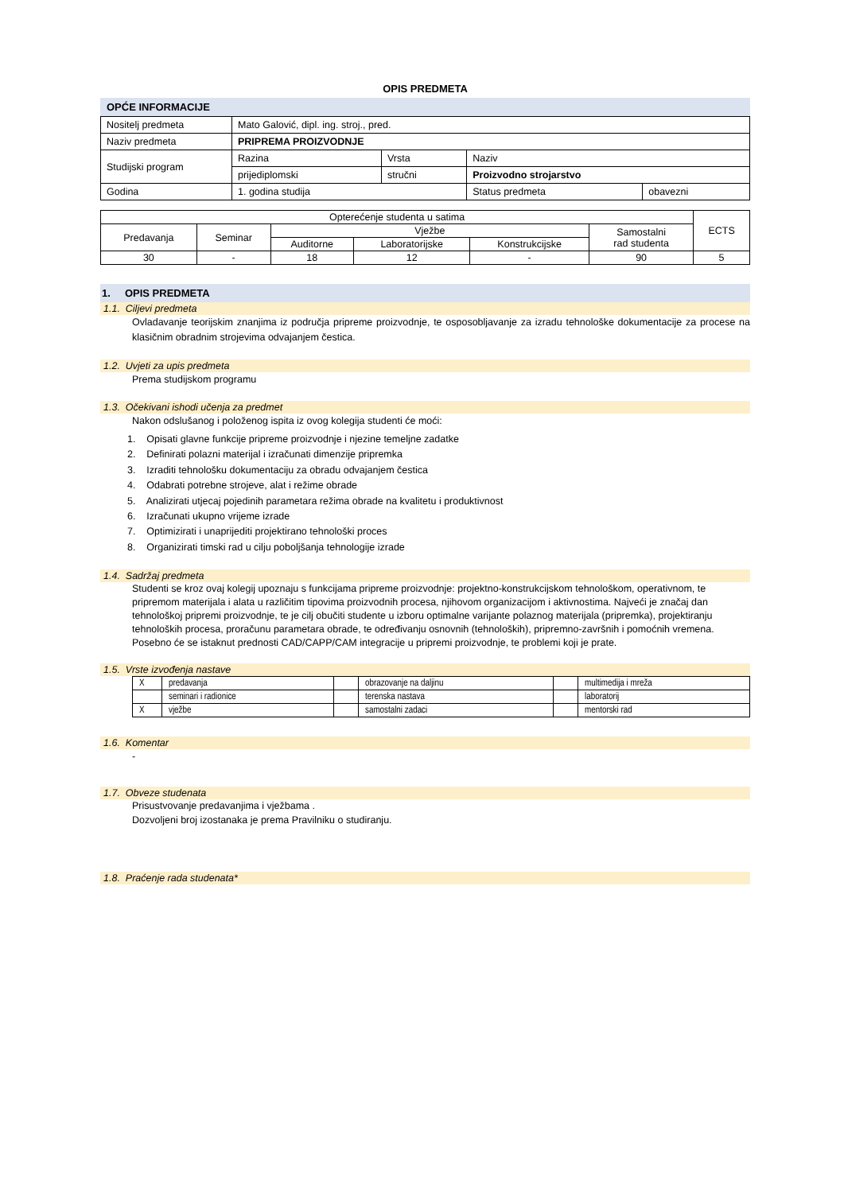OPIS PREDMETA
OPĆE INFORMACIJE
| Nositelj predmeta | Mato Galović, dipl. ing. stroj., pred. | | | |
| Naziv predmeta | PRIPREMA PROIZVODNJE | | | |
| Studijski program | Razina | Vrsta | Naziv | |
| | prijediplomski | stručni | Proizvodno strojarstvo | |
| Godina | 1. godina studija | | Status predmeta | obavezni |
| Opterećenje studenta u satima | | | | | | ECTS |
| Predavanja | Seminar | Vježbe | | | Samostalni rad studenta | |
| | | Auditorne | Laboratorijske | Konstrukcijske | | |
| 30 | - | 18 | 12 | - | 90 | 5 |
1. OPIS PREDMETA
1.1. Ciljevi predmeta
Ovladavanje teorijskim znanjima iz područja pripreme proizvodnje, te osposobljavanje za izradu tehnološke dokumentacije za procese na klasičnim obradnim strojevima odvajanjem čestica.
1.2. Uvjeti za upis predmeta
Prema studijskom programu
1.3. Očekivani ishodi učenja za predmet
Nakon odslušanog i položenog ispita iz ovog kolegija studenti će moći:
1. Opisati glavne funkcije pripreme proizvodnje i njezine temeljne zadatke
2. Definirati polazni materijal i izračunati dimenzije pripremka
3. Izraditi tehnološku dokumentaciju za obradu odvajanjem čestica
4. Odabrati potrebne strojeve, alat i režime obrade
5. Analizirati utjecaj pojedinih parametara režima obrade na kvalitetu i produktivnost
6. Izračunati ukupno vrijeme izrade
7. Optimizirati i unaprijediti projektirano tehnološki proces
8. Organizirati timski rad u cilju poboljšanja tehnologije izrade
1.4. Sadržaj predmeta
Studenti se kroz ovaj kolegij upoznaju s funkcijama pripreme proizvodnje: projektno-konstrukcijskom tehnološkom, operativnom, te pripremom materijala i alata u različitim tipovima proizvodnih procesa, njihovom organizacijom i aktivnostima. Najveći je značaj dan tehnološkoj pripremi proizvodnje, te je cilj obučiti studente u izboru optimalne varijante polaznog materijala (pripremka), projektiranju tehnoloških procesa, proračunu parametara obrade, te određivanju osnovnih (tehnoloških), pripremno-završnih i pomoćnih vremena. Posebno će se istaknut prednosti CAD/CAPP/CAM integracije u pripremi proizvodnje, te problemi koji je prate.
1.5. Vrste izvođenja nastave
| X | predavanja | | obrazovanje na daljinu | | multimedija i mreža |
| | seminari i radionice | | terenska nastava | | laboratorij |
| X | vježbe | | samostalni zadaci | | mentorski rad |
1.6. Komentar
-
1.7. Obveze studenata
Prisustvovanje predavanjima i vježbama .
Dozvoljeni broj izostanaka je prema Pravilniku o studiranju.
1.8. Praćenje rada studenata*